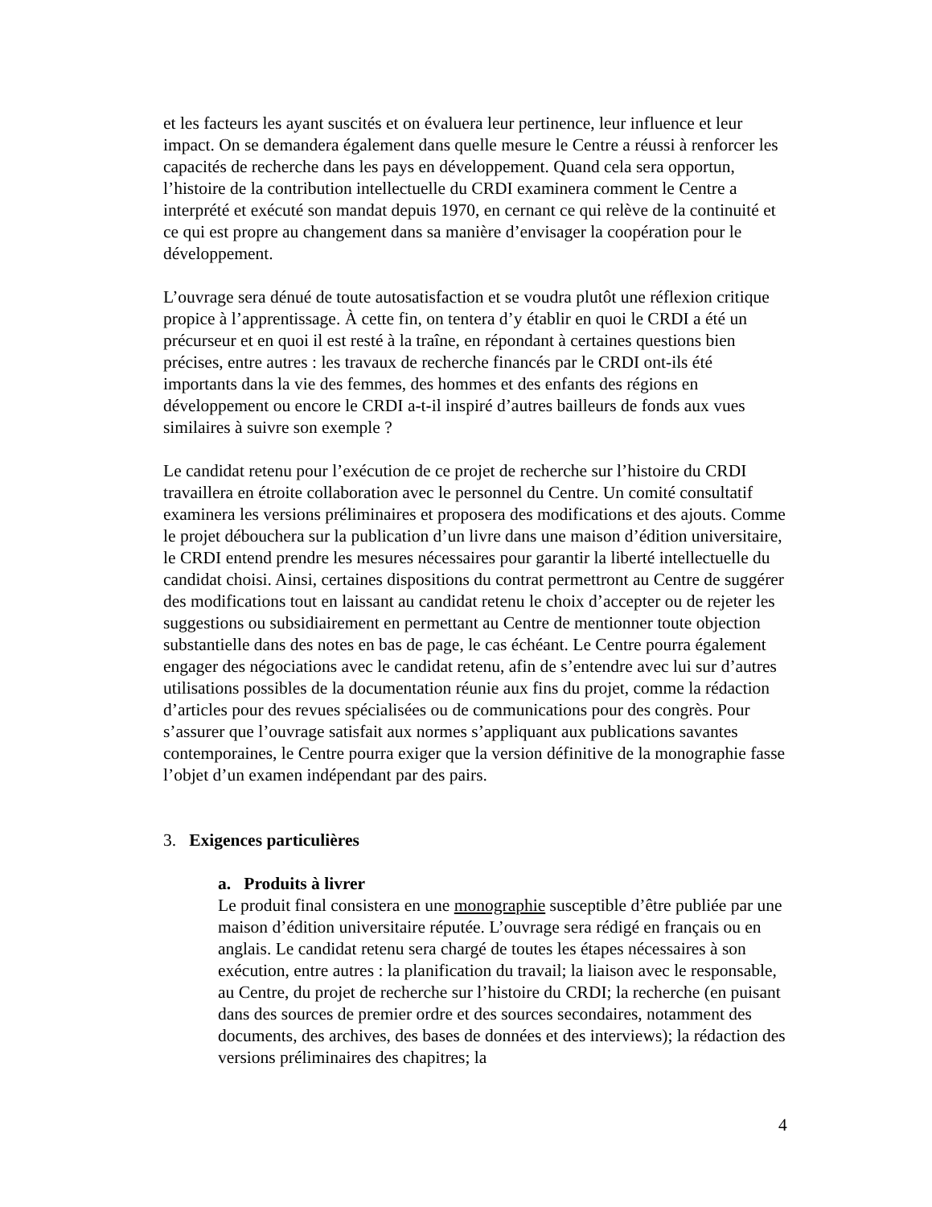et les facteurs les ayant suscités et on évaluera leur pertinence, leur influence et leur impact. On se demandera également dans quelle mesure le Centre a réussi à renforcer les capacités de recherche dans les pays en développement. Quand cela sera opportun, l’histoire de la contribution intellectuelle du CRDI examinera comment le Centre a interprété et exécuté son mandat depuis 1970, en cernant ce qui relève de la continuité et ce qui est propre au changement dans sa manière d’envisager la coopération pour le développement.
L’ouvrage sera dénué de toute autosatisfaction et se voudra plutôt une réflexion critique propice à l’apprentissage. À cette fin, on tentera d’y établir en quoi le CRDI a été un précurseur et en quoi il est resté à la traîne, en répondant à certaines questions bien précises, entre autres : les travaux de recherche financés par le CRDI ont-ils été importants dans la vie des femmes, des hommes et des enfants des régions en développement ou encore le CRDI a-t-il inspiré d’autres bailleurs de fonds aux vues similaires à suivre son exemple ?
Le candidat retenu pour l’exécution de ce projet de recherche sur l’histoire du CRDI travaillera en étroite collaboration avec le personnel du Centre. Un comité consultatif examinera les versions préliminaires et proposera des modifications et des ajouts. Comme le projet débouchera sur la publication d’un livre dans une maison d’édition universitaire, le CRDI entend prendre les mesures nécessaires pour garantir la liberté intellectuelle du candidat choisi. Ainsi, certaines dispositions du contrat permettront au Centre de suggérer des modifications tout en laissant au candidat retenu le choix d’accepter ou de rejeter les suggestions ou subsidiairement en permettant au Centre de mentionner toute objection substantielle dans des notes en bas de page, le cas échéant. Le Centre pourra également engager des négociations avec le candidat retenu, afin de s’entendre avec lui sur d’autres utilisations possibles de la documentation réunie aux fins du projet, comme la rédaction d’articles pour des revues spécialisées ou de communications pour des congrès. Pour s’assurer que l’ouvrage satisfait aux normes s’appliquant aux publications savantes contemporaines, le Centre pourra exiger que la version définitive de la monographie fasse l’objet d’un examen indépendant par des pairs.
3. Exigences particulières
a. Produits à livrer
Le produit final consistera en une monographie susceptible d’être publiée par une maison d’édition universitaire réputée. L’ouvrage sera rédigé en français ou en anglais. Le candidat retenu sera chargé de toutes les étapes nécessaires à son exécution, entre autres : la planification du travail; la liaison avec le responsable, au Centre, du projet de recherche sur l’histoire du CRDI; la recherche (en puisant dans des sources de premier ordre et des sources secondaires, notamment des documents, des archives, des bases de données et des interviews); la rédaction des versions préliminaires des chapitres; la
4